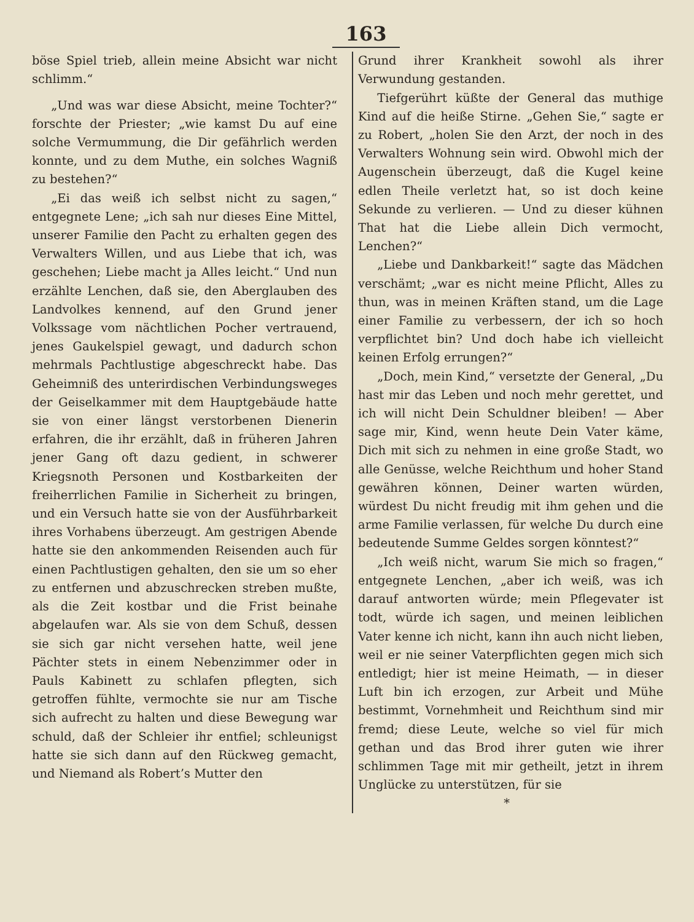163
böse Spiel trieb, allein meine Absicht war nicht schlimm.“
„Und was war diese Absicht, meine Tochter?“ forschte der Priester; „wie kamst Du auf eine solche Vermummung, die Dir gefährlich werden konnte, und zu dem Muthe, ein solches Wagniß zu bestehen?“
„Ei das weiß ich selbst nicht zu sagen,“ entgegnete Lene; „ich sah nur dieses Eine Mittel, unserer Familie den Pacht zu erhalten gegen des Verwalters Willen, und aus Liebe that ich, was geschehen; Liebe macht ja Alles leicht.“ Und nun erzählte Lenchen, daß sie, den Aberglauben des Landvolkes kennend, auf den Grund jener Volkssage vom nächtlichen Pocher vertrauend, jenes Gaukelspiel gewagt, und dadurch schon mehrmals Pachtlustige abgeschreckt habe. Das Geheimniß des unterirdischen Verbindungsweges der Geiselkammer mit dem Hauptgebäude hatte sie von einer längst verstorbenen Dienerin erfahren, die ihr erzählt, daß in früheren Jahren jener Gang oft dazu gedient, in schwerer Kriegsnoth Personen und Kostbarkeiten der freiherrlichen Familie in Sicherheit zu bringen, und ein Versuch hatte sie von der Ausführbarkeit ihres Vorhabens überzeugt. Am gestrigen Abende hatte sie den ankommenden Reisenden auch für einen Pachtlustigen gehalten, den sie um so eher zu entfernen und abzuschrecken streben mußte, als die Zeit kostbar und die Frist beinahe abgelaufen war. Als sie von dem Schuß, dessen sie sich gar nicht versehen hatte, weil jene Pächter stets in einem Nebenzimmer oder in Pauls Kabinett zu schlafen pflegten, sich getroffen fühlte, vermochte sie nur am Tische sich aufrecht zu halten und diese Bewegung war schuld, daß der Schleier ihr entfiel; schleunigst hatte sie sich dann auf den Rückweg gemacht, und Niemand als Robert’s Mutter den
Grund ihrer Krankheit sowohl als ihrer Verwundung gestanden.
Tiefgerührt küßte der General das muthige Kind auf die heiße Stirne. „Gehen Sie,“ sagte er zu Robert, „holen Sie den Arzt, der noch in des Verwalters Wohnung sein wird. Obwohl mich der Augenschein überzeugt, daß die Kugel keine edlen Theile verletzt hat, so ist doch keine Sekunde zu verlieren. — Und zu dieser kühnen That hat die Liebe allein Dich vermocht, Lenchen?“
„Liebe und Dankbarkeit!“ sagte das Mädchen verschämt; „war es nicht meine Pflicht, Alles zu thun, was in meinen Kräften stand, um die Lage einer Familie zu verbessern, der ich so hoch verpflichtet bin? Und doch habe ich vielleicht keinen Erfolg errungen?“
„Doch, mein Kind,“ versetzte der General, „Du hast mir das Leben und noch mehr gerettet, und ich will nicht Dein Schuldner bleiben! — Aber sage mir, Kind, wenn heute Dein Vater käme, Dich mit sich zu nehmen in eine große Stadt, wo alle Genüsse, welche Reichthum und hoher Stand gewähren können, Deiner warten würden, würdest Du nicht freudig mit ihm gehen und die arme Familie verlassen, für welche Du durch eine bedeutende Summe Geldes sorgen könntest?“
„Ich weiß nicht, warum Sie mich so fragen,“ entgegnete Lenchen, „aber ich weiß, was ich darauf antworten würde; mein Pflegevater ist todt, würde ich sagen, und meinen leiblichen Vater kenne ich nicht, kann ihn auch nicht lieben, weil er nie seiner Vaterpflichten gegen mich sich entledigt; hier ist meine Heimath, — in dieser Luft bin ich erzogen, zur Arbeit und Mühe bestimmt, Vornehmheit und Reichthum sind mir fremd; diese Leute, welche so viel für mich gethan und das Brod ihrer guten wie ihrer schlimmen Tage mit mir getheilt, jetzt in ihrem Unglücke zu unterstützen, für sie
*